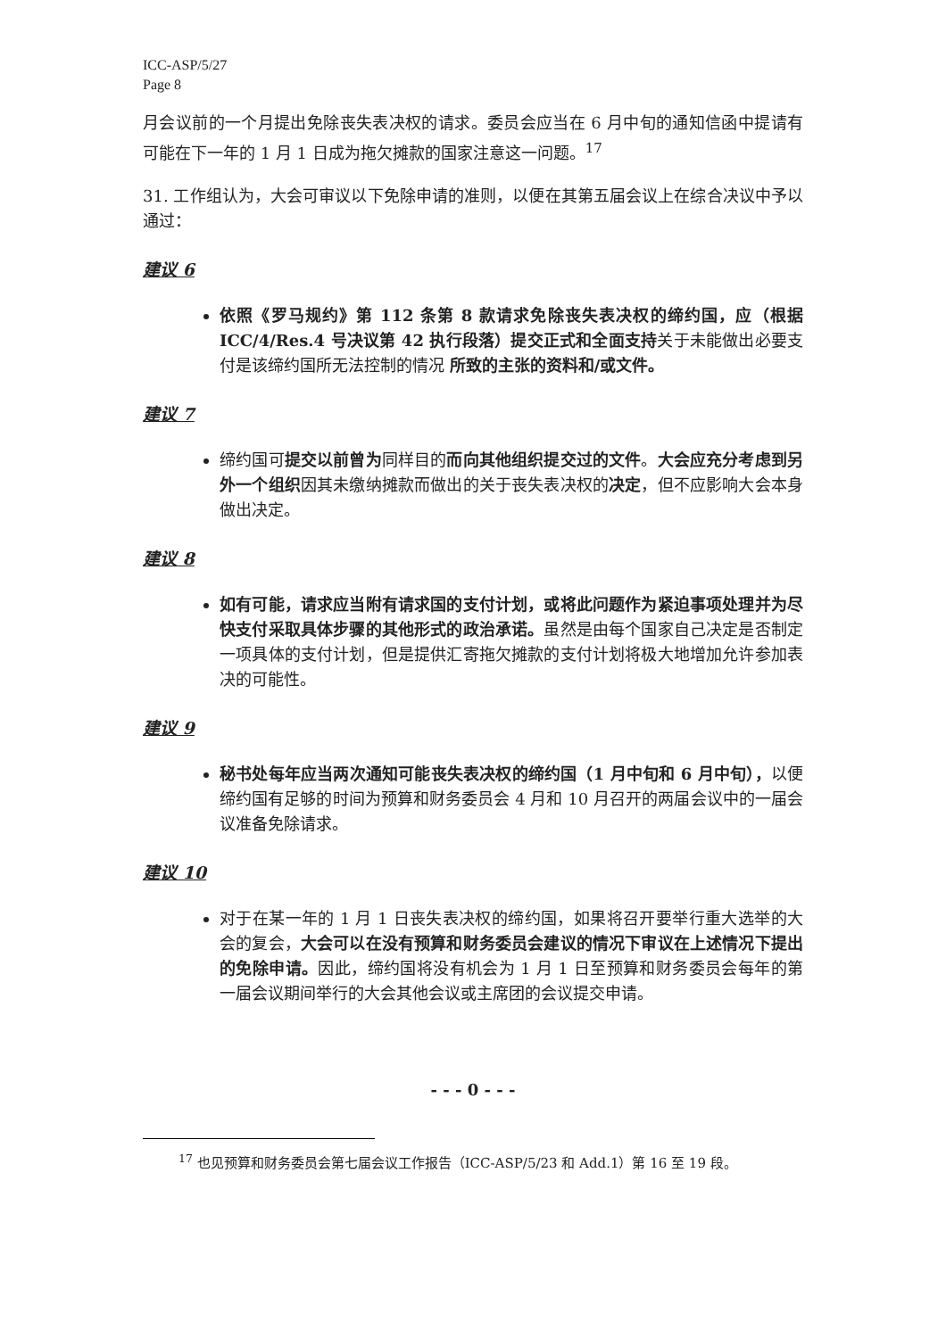ICC-ASP/5/27
Page 8
月会议前的一个月提出免除丧失表决权的请求。委员会应当在 6 月中旬的通知信函中提请有可能在下一年的 1 月 1 日成为拖欠摊款的国家注意这一问题。<sup>17</sup>
31. 工作组认为，大会可审议以下免除申请的准则，以便在其第五届会议上在综合决议中予以通过：
建议 6
依照《罗马规约》第 112 条第 8 款请求免除丧失表决权的缔约国，应（根据 ICC/4/Res.4 号决议第 42 执行段落）提交正式和全面支持关于未能做出必要支付是该缔约国所无法控制的情况 所致的主张的资料和/或文件。
建议 7
缔约国可提交以前曾为同样目的而向其他组织提交过的文件。大会应充分考虑到另外一个组织因其未缴纳摊款而做出的关于丧失表决权的决定，但不应影响大会本身做出决定。
建议 8
如有可能，请求应当附有请求国的支付计划，或将此问题作为紧迫事项处理并为尽快支付采取具体步骤的其他形式的政治承诺。虽然是由每个国家自己决定是否制定一项具体的支付计划，但是提供汇寄拖欠摊款的支付计划将极大地增加允许参加表决的可能性。
建议 9
秘书处每年应当两次通知可能丧失表决权的缔约国（1 月中旬和 6 月中旬），以便缔约国有足够的时间为预算和财务委员会 4 月和 10 月召开的两届会议中的一届会议准备免除请求。
建议 10
对于在某一年的 1 月 1 日丧失表决权的缔约国，如果将召开要举行重大选举的大会的复会，大会可以在没有预算和财务委员会建议的情况下审议在上述情况下提出的免除申请。因此，缔约国将没有机会为 1 月 1 日至预算和财务委员会每年的第一届会议期间举行的大会其他会议或主席团的会议提交申请。
- - - 0 - - -
<sup>17</sup> 也见预算和财务委员会第七届会议工作报告（ICC-ASP/5/23 和 Add.1）第 16 至 19 段。